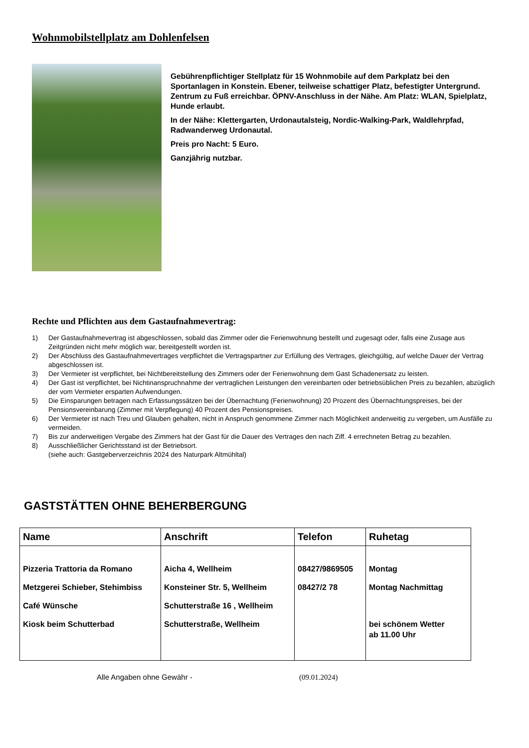Wohnmobilstellplatz am Dohlenfelsen
Gebührenpflichtiger Stellplatz für 15 Wohnmobile auf dem Parkplatz bei den Sportanlagen in Konstein. Ebener, teilweise schattiger Platz, befestigter Untergrund. Zentrum zu Fuß erreichbar. ÖPNV-Anschluss in der Nähe. Am Platz: WLAN, Spielplatz, Hunde erlaubt.
In der Nähe: Klettergarten, Urdonautalsteig, Nordic-Walking-Park, Waldlehrpfad, Radwanderweg Urdonautal.
Preis pro Nacht: 5 Euro.
Ganzjährig nutzbar.
Rechte und Pflichten aus dem Gastaufnahmevertrag:
1) Der Gastaufnahmevertrag ist abgeschlossen, sobald das Zimmer oder die Ferienwohnung bestellt und zugesagt oder, falls eine Zusage aus Zeitgründen nicht mehr möglich war, bereitgestellt worden ist.
2) Der Abschluss des Gastaufnahmevertrages verpflichtet die Vertragspartner zur Erfüllung des Vertrages, gleichgültig, auf welche Dauer der Vertrag abgeschlossen ist.
3) Der Vermieter ist verpflichtet, bei Nichtbereitstellung des Zimmers oder der Ferienwohnung dem Gast Schadenersatz zu leisten.
4) Der Gast ist verpflichtet, bei Nichtinanspruchnahme der vertraglichen Leistungen den vereinbarten oder betriebsüblichen Preis zu bezahlen, abzüglich der vom Vermieter ersparten Aufwendungen.
5) Die Einsparungen betragen nach Erfassungssätzen bei der Übernachtung (Ferienwohnung) 20 Prozent des Übernachtungspreises, bei der Pensionsvereinbarung (Zimmer mit Verpflegung) 40 Prozent des Pensionspreises.
6) Der Vermieter ist nach Treu und Glauben gehalten, nicht in Anspruch genommene Zimmer nach Möglichkeit anderweitig zu vergeben, um Ausfälle zu vermeiden.
7) Bis zur anderweitigen Vergabe des Zimmers hat der Gast für die Dauer des Vertrages den nach Ziff. 4 errechneten Betrag zu bezahlen.
8) Ausschließlicher Gerichtsstand ist der Betriebsort.
(siehe auch: Gastgeberverzeichnis 2024 des Naturpark Altmühltal)
GASTSTÄTTEN OHNE BEHERBERGUNG
| Name | Anschrift | Telefon | Ruhetag |
| --- | --- | --- | --- |
| Pizzeria Trattoria da Romano | Aicha 4, Wellheim | 08427/9869505 | Montag |
| Metzgerei Schieber, Stehimbiss | Konsteiner Str. 5, Wellheim | 08427/2 78 | Montag Nachmittag |
| Café Wünsche | Schutterstraße 16 , Wellheim | | |
| Kiosk beim Schutterbad | Schutterstraße, Wellheim | | bei schönem Wetter ab 11.00 Uhr |
Alle Angaben ohne Gewähr - (09.01.2024)